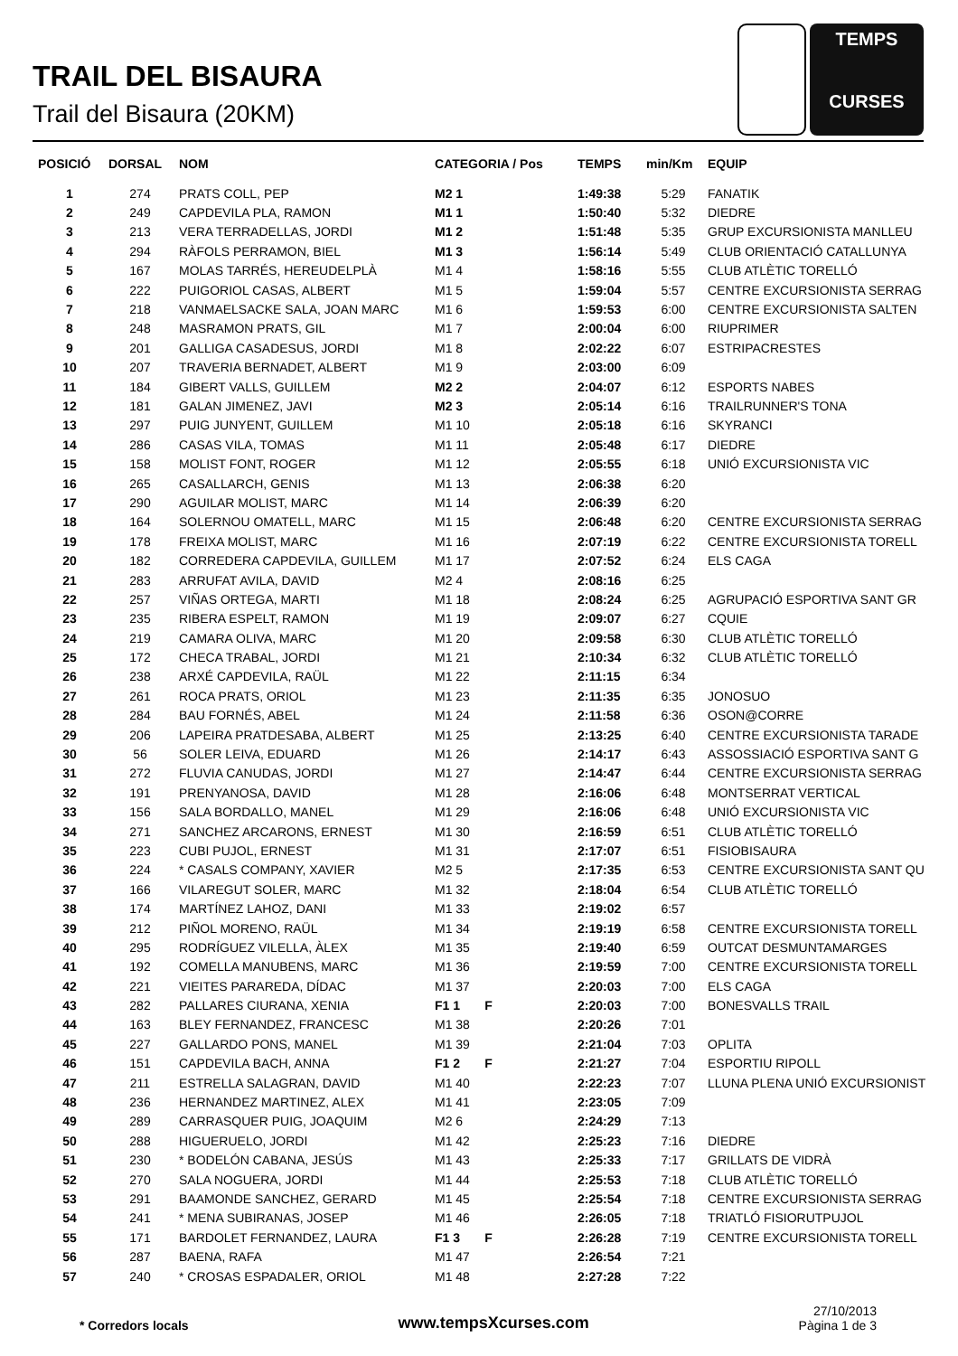TRAIL DEL BISAURA
Trail del Bisaura (20KM)
TEMPS
CURSES
| POSICIÓ | DORSAL | NOM | CATEGORIA / Pos | TEMPS | min/Km | EQUIP |
| --- | --- | --- | --- | --- | --- | --- |
| 1 | 274 | PRATS COLL, PEP | M2 1 | 1:49:38 | 5:29 | FANATIK |
| 2 | 249 | CAPDEVILA PLA, RAMON | M1 1 | 1:50:40 | 5:32 | DIEDRE |
| 3 | 213 | VERA TERRADELLAS, JORDI | M1 2 | 1:51:48 | 5:35 | GRUP EXCURSIONISTA MANLLEU |
| 4 | 294 | RÀFOLS PERRAMON, BIEL | M1 3 | 1:56:14 | 5:49 | CLUB ORIENTACIÓ CATALLUNYA |
| 5 | 167 | MOLAS TARRÉS, HEREUDELPLÀ | M1 4 | 1:58:16 | 5:55 | CLUB ATLÈTIC TORELLÓ |
| 6 | 222 | PUIGORIOL CASAS, ALBERT | M1 5 | 1:59:04 | 5:57 | CENTRE EXCURSIONISTA SERRAG |
| 7 | 218 | VANMAELSACKE SALA, JOAN MARC | M1 6 | 1:59:53 | 6:00 | CENTRE EXCURSIONISTA SALTEN |
| 8 | 248 | MASRAMON PRATS, GIL | M1 7 | 2:00:04 | 6:00 | RIUPRIMER |
| 9 | 201 | GALLIGA CASADESUS, JORDI | M1 8 | 2:02:22 | 6:07 | ESTRIPACRESTES |
| 10 | 207 | TRAVERIA BERNADET, ALBERT | M1 9 | 2:03:00 | 6:09 | |
| 11 | 184 | GIBERT VALLS, GUILLEM | M2 2 | 2:04:07 | 6:12 | ESPORTS NABES |
| 12 | 181 | GALAN JIMENEZ, JAVI | M2 3 | 2:05:14 | 6:16 | TRAILRUNNER'S TONA |
| 13 | 297 | PUIG JUNYENT, GUILLEM | M1 10 | 2:05:18 | 6:16 | SKYRANCI |
| 14 | 286 | CASAS VILA, TOMAS | M1 11 | 2:05:48 | 6:17 | DIEDRE |
| 15 | 158 | MOLIST FONT, ROGER | M1 12 | 2:05:55 | 6:18 | UNIÓ EXCURSIONISTA VIC |
| 16 | 265 | CASALLARCH, GENIS | M1 13 | 2:06:38 | 6:20 | |
| 17 | 290 | AGUILAR MOLIST, MARC | M1 14 | 2:06:39 | 6:20 | |
| 18 | 164 | SOLERNOU OMATELL, MARC | M1 15 | 2:06:48 | 6:20 | CENTRE EXCURSIONISTA SERRAG |
| 19 | 178 | FREIXA MOLIST, MARC | M1 16 | 2:07:19 | 6:22 | CENTRE EXCURSIONISTA TORELL |
| 20 | 182 | CORREDERA CAPDEVILA, GUILLEM | M1 17 | 2:07:52 | 6:24 | ELS CAGA |
| 21 | 283 | ARRUFAT AVILA, DAVID | M2 4 | 2:08:16 | 6:25 | |
| 22 | 257 | VIÑAS ORTEGA, MARTI | M1 18 | 2:08:24 | 6:25 | AGRUPACIÓ ESPORTIVA SANT GR |
| 23 | 235 | RIBERA ESPELT, RAMON | M1 19 | 2:09:07 | 6:27 | CQUIE |
| 24 | 219 | CAMARA OLIVA, MARC | M1 20 | 2:09:58 | 6:30 | CLUB ATLÈTIC TORELLÓ |
| 25 | 172 | CHECA TRABAL, JORDI | M1 21 | 2:10:34 | 6:32 | CLUB ATLÈTIC TORELLÓ |
| 26 | 238 | ARXÉ CAPDEVILA, RAÜL | M1 22 | 2:11:15 | 6:34 | |
| 27 | 261 | ROCA PRATS, ORIOL | M1 23 | 2:11:35 | 6:35 | JONOSUO |
| 28 | 284 | BAU FORNÉS, ABEL | M1 24 | 2:11:58 | 6:36 | OSON@CORRE |
| 29 | 206 | LAPEIRA PRATDESABA, ALBERT | M1 25 | 2:13:25 | 6:40 | CENTRE EXCURSIONISTA TARADE |
| 30 | 56 | SOLER LEIVA, EDUARD | M1 26 | 2:14:17 | 6:43 | ASSOSSIACIÓ ESPORTIVA SANT G |
| 31 | 272 | FLUVIA CANUDAS, JORDI | M1 27 | 2:14:47 | 6:44 | CENTRE EXCURSIONISTA SERRAG |
| 32 | 191 | PRENYANOSA, DAVID | M1 28 | 2:16:06 | 6:48 | MONTSERRAT VERTICAL |
| 33 | 156 | SALA BORDALLO, MANEL | M1 29 | 2:16:06 | 6:48 | UNIÓ EXCURSIONISTA VIC |
| 34 | 271 | SANCHEZ ARCARONS, ERNEST | M1 30 | 2:16:59 | 6:51 | CLUB ATLÈTIC TORELLÓ |
| 35 | 223 | CUBI PUJOL, ERNEST | M1 31 | 2:17:07 | 6:51 | FISIOBISAURA |
| 36 | 224 | * CASALS COMPANY, XAVIER | M2 5 | 2:17:35 | 6:53 | CENTRE EXCURSIONISTA SANT QU |
| 37 | 166 | VILAREGUT SOLER, MARC | M1 32 | 2:18:04 | 6:54 | CLUB ATLÈTIC TORELLÓ |
| 38 | 174 | MARTÍNEZ LAHOZ, DANI | M1 33 | 2:19:02 | 6:57 | |
| 39 | 212 | PIÑOL MORENO, RAÜL | M1 34 | 2:19:19 | 6:58 | CENTRE EXCURSIONISTA TORELL |
| 40 | 295 | RODRÍGUEZ VILELLA, ÀLEX | M1 35 | 2:19:40 | 6:59 | OUTCAT DESMUNTAMARGES |
| 41 | 192 | COMELLA MANUBENS, MARC | M1 36 | 2:19:59 | 7:00 | CENTRE EXCURSIONISTA TORELL |
| 42 | 221 | VIEITES PARAREDA, DÍDAC | M1 37 | 2:20:03 | 7:00 | ELS CAGA |
| 43 | 282 | PALLARES CIURANA, XENIA | F1 1 F | 2:20:03 | 7:00 | BONESVALLS TRAIL |
| 44 | 163 | BLEY FERNANDEZ, FRANCESC | M1 38 | 2:20:26 | 7:01 | |
| 45 | 227 | GALLARDO PONS, MANEL | M1 39 | 2:21:04 | 7:03 | OPLITA |
| 46 | 151 | CAPDEVILA BACH, ANNA | F1 2 F | 2:21:27 | 7:04 | ESPORTIU RIPOLL |
| 47 | 211 | ESTRELLA SALAGRAN, DAVID | M1 40 | 2:22:23 | 7:07 | LLUNA PLENA UNIÓ EXCURSIONIST |
| 48 | 236 | HERNANDEZ MARTINEZ, ALEX | M1 41 | 2:23:05 | 7:09 | |
| 49 | 289 | CARRASQUER PUIG, JOAQUIM | M2 6 | 2:24:29 | 7:13 | |
| 50 | 288 | HIGUERUELO, JORDI | M1 42 | 2:25:23 | 7:16 | DIEDRE |
| 51 | 230 | * BODELÓN CABANA, JESÚS | M1 43 | 2:25:33 | 7:17 | GRILLATS DE VIDRÀ |
| 52 | 270 | SALA NOGUERA, JORDI | M1 44 | 2:25:53 | 7:18 | CLUB ATLÈTIC TORELLÓ |
| 53 | 291 | BAAMONDE SANCHEZ, GERARD | M1 45 | 2:25:54 | 7:18 | CENTRE EXCURSIONISTA SERRAG |
| 54 | 241 | * MENA SUBIRANAS, JOSEP | M1 46 | 2:26:05 | 7:18 | TRIATLÓ FISIORUTPUJOL |
| 55 | 171 | BARDOLET FERNANDEZ, LAURA | F1 3 F | 2:26:28 | 7:19 | CENTRE EXCURSIONISTA TORELL |
| 56 | 287 | BAENA, RAFA | M1 47 | 2:26:54 | 7:21 | |
| 57 | 240 | * CROSAS ESPADALER, ORIOL | M1 48 | 2:27:28 | 7:22 | |
* Corredors locals www.tempsXcurses.com
27/10/2013
Pàgina 1 de 3